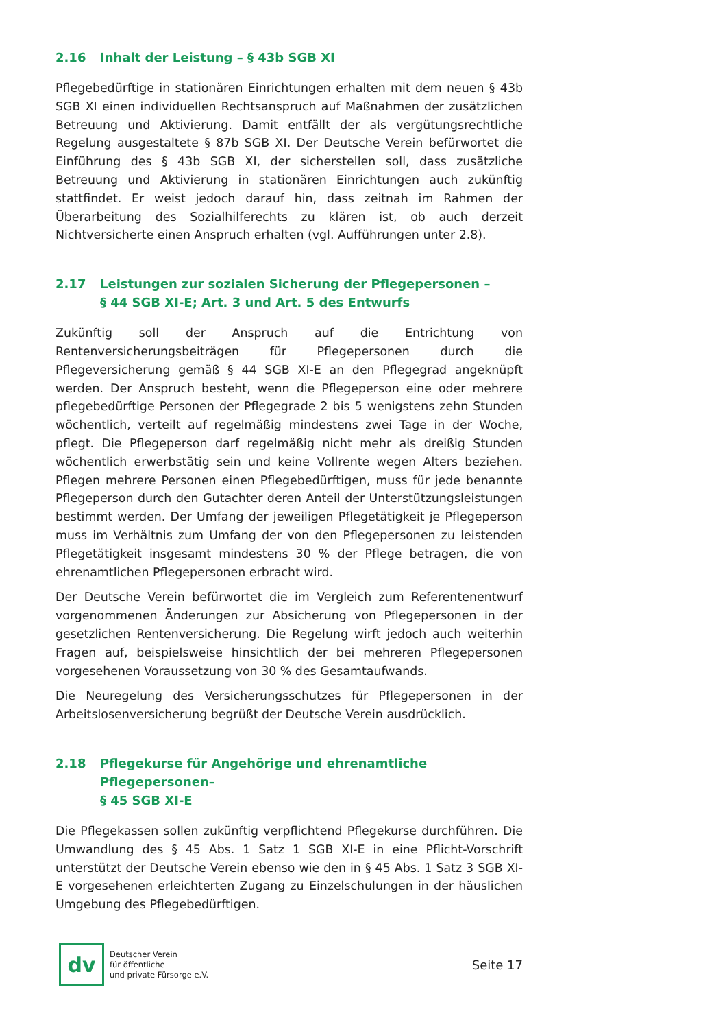2.16 Inhalt der Leistung – § 43b SGB XI
Pflegebedürftige in stationären Einrichtungen erhalten mit dem neuen § 43b SGB XI einen individuellen Rechtsanspruch auf Maßnahmen der zusätzlichen Betreuung und Aktivierung. Damit entfällt der als vergütungsrechtliche Regelung ausgestaltete § 87b SGB XI. Der Deutsche Verein befürwortet die Einführung des § 43b SGB XI, der sicherstellen soll, dass zusätzliche Betreuung und Aktivierung in stationären Einrichtungen auch zukünftig stattfindet. Er weist jedoch darauf hin, dass zeitnah im Rahmen der Überarbeitung des Sozialhilferechts zu klären ist, ob auch derzeit Nichtversicherte einen Anspruch erhalten (vgl. Aufführungen unter 2.8).
2.17 Leistungen zur sozialen Sicherung der Pflegepersonen –
§ 44 SGB XI-E; Art. 3 und Art. 5 des Entwurfs
Zukünftig soll der Anspruch auf die Entrichtung von Rentenversicherungsbeiträgen für Pflegepersonen durch die Pflegeversicherung gemäß § 44 SGB XI-E an den Pflegegrad angeknüpft werden. Der Anspruch besteht, wenn die Pflegeperson eine oder mehrere pflegebedürftige Personen der Pflegegrade 2 bis 5 wenigstens zehn Stunden wöchentlich, verteilt auf regelmäßig mindestens zwei Tage in der Woche, pflegt. Die Pflegeperson darf regelmäßig nicht mehr als dreißig Stunden wöchentlich erwerbstätig sein und keine Vollrente wegen Alters beziehen. Pflegen mehrere Personen einen Pflegebedürftigen, muss für jede benannte Pflegeperson durch den Gutachter deren Anteil der Unterstützungsleistungen bestimmt werden. Der Umfang der jeweiligen Pflegetätigkeit je Pflegeperson muss im Verhältnis zum Umfang der von den Pflegepersonen zu leistenden Pflegetätigkeit insgesamt mindestens 30 % der Pflege betragen, die von ehrenamtlichen Pflegepersonen erbracht wird.
Der Deutsche Verein befürwortet die im Vergleich zum Referentenentwurf vorgenommenen Änderungen zur Absicherung von Pflegepersonen in der gesetzlichen Rentenversicherung. Die Regelung wirft jedoch auch weiterhin Fragen auf, beispielsweise hinsichtlich der bei mehreren Pflegepersonen vorgesehenen Voraussetzung von 30 % des Gesamtaufwands.
Die Neuregelung des Versicherungsschutzes für Pflegepersonen in der Arbeitslosenversicherung begrüßt der Deutsche Verein ausdrücklich.
2.18 Pflegekurse für Angehörige und ehrenamtliche Pflegepersonen–
§ 45 SGB XI-E
Die Pflegekassen sollen zukünftig verpflichtend Pflegekurse durchführen. Die Umwandlung des § 45 Abs. 1 Satz 1 SGB XI-E in eine Pflicht-Vorschrift unterstützt der Deutsche Verein ebenso wie den in § 45 Abs. 1 Satz 3 SGB XI-E vorgesehenen erleichterten Zugang zu Einzelschulungen in der häuslichen Umgebung des Pflegebedürftigen.
dv
Deutscher Verein
für öffentliche
und private Fürsorge e.V.
Seite 17